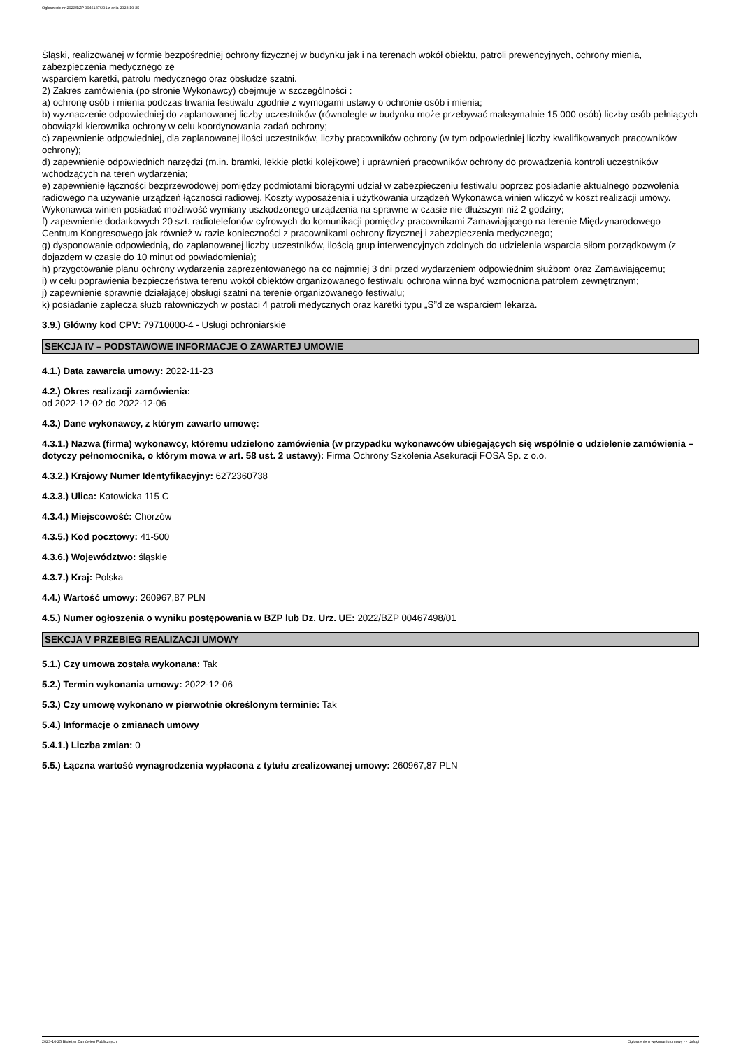Ogłoszenie nr 2023/BZP 00461876/01 z dnia 2023-10-25
Śląski, realizowanej w formie bezpośredniej ochrony fizycznej w budynku jak i na terenach wokół obiektu, patroli prewencyjnych, ochrony mienia, zabezpieczenia medycznego ze
wsparciem karetki, patrolu medycznego oraz obsłudze szatni.
2) Zakres zamówienia (po stronie Wykonawcy) obejmuje w szczególności :
a) ochronę osób i mienia podczas trwania festiwalu zgodnie z wymogami ustawy o ochronie osób i mienia;
b) wyznaczenie odpowiedniej do zaplanowanej liczby uczestników (równolegle w budynku może przebywać maksymalnie 15 000 osób) liczby osób pełniących obowiązki kierownika ochrony w celu koordynowania zadań ochrony;
c) zapewnienie odpowiedniej, dla zaplanowanej ilości uczestników, liczby pracowników ochrony (w tym odpowiedniej liczby kwalifikowanych pracowników ochrony);
d) zapewnienie odpowiednich narzędzi (m.in. bramki, lekkie płotki kolejkowe) i uprawnień pracowników ochrony do prowadzenia kontroli uczestników wchodzących na teren wydarzenia;
e) zapewnienie łączności bezprzewodowej pomiędzy podmiotami biorącymi udział w zabezpieczeniu festiwalu poprzez posiadanie aktualnego pozwolenia radiowego na używanie urządzeń łączności radiowej. Koszty wyposażenia i użytkowania urządzeń Wykonawca winien wliczyć w koszt realizacji umowy. Wykonawca winien posiadać możliwość wymiany uszkodzonego urządzenia na sprawne w czasie nie dłuższym niż 2 godziny;
f) zapewnienie dodatkowych 20 szt. radiotelefonów cyfrowych do komunikacji pomiędzy pracownikami Zamawiającego na terenie Międzynarodowego Centrum Kongresowego jak również w razie konieczności z pracownikami ochrony fizycznej i zabezpieczenia medycznego;
g) dysponowanie odpowiednią, do zaplanowanej liczby uczestników, ilością grup interwencyjnych zdolnych do udzielenia wsparcia siłom porządkowym (z dojazdem w czasie do 10 minut od powiadomienia);
h) przygotowanie planu ochrony wydarzenia zaprezentowanego na co najmniej 3 dni przed wydarzeniem odpowiednim służbom oraz Zamawiającemu;
i) w celu poprawienia bezpieczeństwa terenu wokół obiektów organizowanego festiwalu ochrona winna być wzmocniona patrolem zewnętrznym;
j) zapewnienie sprawnie działającej obsługi szatni na terenie organizowanego festiwalu;
k) posiadanie zaplecza służb ratowniczych w postaci 4 patroli medycznych oraz karetki typu „S”d ze wsparciem lekarza.
3.9.) Główny kod CPV: 79710000-4 - Usługi ochroniarskie
SEKCJA IV – PODSTAWOWE INFORMACJE O ZAWARTEJ UMOWIE
4.1.) Data zawarcia umowy: 2022-11-23
4.2.) Okres realizacji zamówienia:
od 2022-12-02 do 2022-12-06
4.3.) Dane wykonawcy, z którym zawarto umowę:
4.3.1.) Nazwa (firma) wykonawcy, któremu udzielono zamówienia (w przypadku wykonawców ubiegających się wspólnie o udzielenie zamówienia – dotyczy pełnomocnika, o którym mowa w art. 58 ust. 2 ustawy): Firma Ochrony Szkolenia Asekuracji FOSA Sp. z o.o.
4.3.2.) Krajowy Numer Identyfikacyjny: 6272360738
4.3.3.) Ulica: Katowicka 115 C
4.3.4.) Miejscowość: Chorzów
4.3.5.) Kod pocztowy: 41-500
4.3.6.) Województwo: śląskie
4.3.7.) Kraj: Polska
4.4.) Wartość umowy: 260967,87 PLN
4.5.) Numer ogłoszenia o wyniku postępowania w BZP lub Dz. Urz. UE: 2022/BZP 00467498/01
SEKCJA V PRZEBIEG REALIZACJI UMOWY
5.1.) Czy umowa została wykonana: Tak
5.2.) Termin wykonania umowy: 2022-12-06
5.3.) Czy umowę wykonano w pierwotnie określonym terminie: Tak
5.4.) Informacje o zmianach umowy
5.4.1.) Liczba zmian: 0
5.5.) Łączna wartość wynagrodzenia wypłacona z tytułu zrealizowanej umowy: 260967,87 PLN
2023-10-25 Biuletyn Zamówień Publicznych Ogłoszenie o wykonaniu umowy - - Usługi